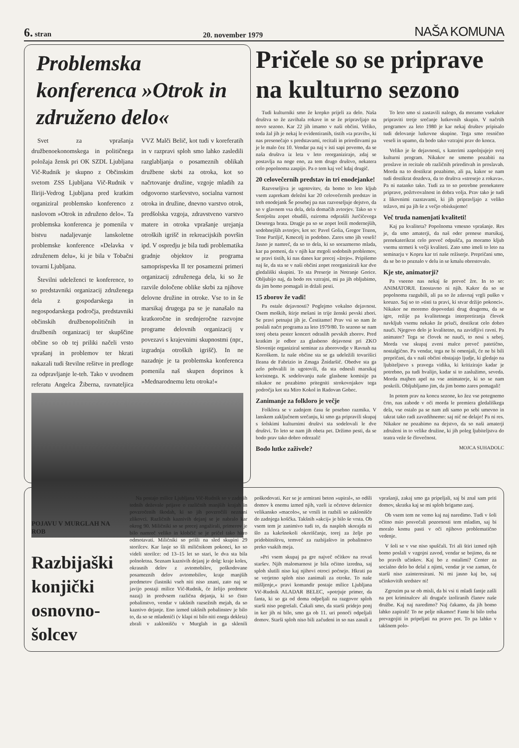6. stran 20. november 1979 NAŠA KOMUNA
Problemska konferenca »Otrok in združeno delo«
Svet za vprašanja družbenoekonomskega in političnega položaja žensk pri OK SZDL Ljubljana Vič-Rudnik je skupno z Občinskim svetom ZSS Ljubljana Vič-Rudnik v Iliriji-Vedrog Ljubljana pred kratkim organiziral problemsko konferenco z naslovom »Otrok in združeno delo«. Ta problemska konferenca je pomenila v bistvu nadaljevanje lanskoletne problemske konference »Delavka v združenem delu«, ki je bila v Tobačni tovarni Ljubljana.
Številni udeleženci te konference, to so predstavniki organizacij združenega dela z gospodarskega in negospodarskega področja, predstavniki občinskih družbenopolitičnih in družbenih organizacij ter skupščine občine so ob tej priliki načeli vrsto vprašanj in problemov ter hkrati nakazali tudi številne rešitve in predloge za odpravljanje le-teh. Tako v uvodnem referatu Angelca Žiberna, ravnateljica VVZ Malči Belič, kot tudi v koreferatih in v razpravi sploh smo lahko zasledili razglabljanja o posameznih oblikah družbene skrbi za otroka, kot so načrtovanje družine, vzgoje mladih za odgovorno starševstvo, socialna varnost otroka in družine, dnevno varstvo otrok, predšolska vzgoja, zdravstveno varstvo matere in otroka vprašanje urejanja otroških igrišč in rekreacijskih površin ipd. V ospredju je bila tudi problematika gradnje objektov iz programa samoprispevka II ter posamezni primeri organizacij združenega dela, ki so že razvile določene oblike skrbi za njihove delovne družine in otroke. Vse to in še marsikaj drugega pa se je nanašalo na kratkoročne in srednjeročne razvojne programe delovnih organizacij v povezavi s krajevnimi skupnostmi (npr., izgradnja otroških igrišč). In ne nazadnje je ta problemska konferenca pomenila naš skupen doprinos k »Mednarodnemu letu otroka!«
Pričele so se priprave na kulturno sezono
Tudi kulturniki smo že krepko prijeli za delo. Naša društva so že zavihala rokave in se že pripravljajo na novo sezono. Kar 22 jih imamo v naši občini. Veliko, toda žal jih je nekaj le evidentiranih, tistih »ta pravih«, ki nas presenečajo s predstavami, recitali in prireditvami pa je le malo čez 10. Vendar pa naj v isti sapi povemo, da se naša društva iz leta v leto reorganizirajo, zdaj se postavlja na noge eno, za tem drugo društvo, nekatera celo popolnoma zaspijo. Pa o tem kaj več kdaj drugič.
20 celovečernih predstav in tri enodejanke!
Razveseljiva je ugotovitev, da bomo to leto kljub vsem zaprekam deležni kar 20 celovečernih predstav in treh enodejank Še posebej pa nas razveseljuje dejstvo, da so v glavnem vsa dela, dela domačih avtorjev. Tako so v Šentjoštu zopet obudili, oziroma odprašili Jurčičevega Desetega brata. Drugje pa so se zopet lotili modernejših, sodobnejših avtorjev, kot so: Pavel Golia, Gregor Tozon, Tone Partljič, Kmecelj in podobno. Zares smo jih veseli! Jasno je namreč, da so to dela, ki so sorazmerno mlada, kar pa pomeni, da v njih kar mrgoli sodobnih problemov, se pravi tistih, ki nas danes kar precej »žrejo«. Pripišemo naj še, da sta se v naši občini zopet reorganizirali kar dve gledališki skupini. To sta Preserje in Notranje Gorice. Obljubijo naj, da bodo res vztrajni, mi pa jih obljubimo, da jim bomo pomagali in držali pesti.
15 zborov že vadi!
Pa ostale dejavnosti? Poglejmo vokalno dejavnost. Osem moških, štirje mešani in trije ženski pevski zbori. Se pravi petnajst jih je. Čestitamo! Prav vsi so nam že poslali načrt programa za leto 1979/80. To sezono se nam torej obeta pester koncert odraslih pevskih zborov. Pred kratkim je odbor za glasbeno dejavnost pri ZKO Slovenije organiziral seminar za zborovodje v Ravnah na Koroškem. Iz naše občine sta se ga udeležili tovarišici Ileana de Fabrizio in Zmaga Žnidaršič. Obedve sta ga zelo pohvalili in ugotovili, da sta odnesli marsikaj koristnega. K sodelovanju naše glasbene komisije pa nikakor ne pozabimo pritegniti strokovnjakov tega področja kot sta Miro Kokol in Radovan Gobec.
Zanimanje za folkloro je večje
Folklora se v zadnjem času še posebno razmika. V lanskem zaključnem srečanju, ki smo ga pripravili skupaj s šolskimi kulturnimi društvi sta sodelovali le dve društvi. To leto se nam jih obeta pet. Držimo pesti, da se bodo prav tako dobro odrezali!
Bodo lutke zaživele?
To leto smo si zastavili nalogo, da moramo vsekakor pripraviti tretje srečanje lutkovnih skupin. V načrtih programov za leto 1980 je kar nekaj društev pripisalo tudi delovanje lutkovne skupine. Tega smo resnično veseli in upamo, da bodo tako vztrajni prav do konca.
Veliko je še dejavnosti, s katerimi zapolnjujejo svoj kulturni program. Nikakor ne smemo pozabiti na proslave in recitale ob različnih prireditvah in proslavah. Morda na to dostikrat pozabimo, ali pa, kakor se nam tudi dostikrat dozdeva, da to društva »stresejo z rokava«. Pa ni natanko tako. Tudi za to so potrebne prenekatere priprave, požrtvovalnost in dobra volja. Prav tako je tudi z likovnimi razstavami, ki jih pripravljajo z veliko težavo, mi pa jih še z večjo obiskujemo!
Več truda namenjati kvaliteti!
Kaj pa kvaliteta? Popolnoma vmesno vprašanje. Res je, da smo amaterji, da naš oder prenese marsikaj, prenekaterikrat celo preveč odpušča, pa moramo kljub vsemu strmeti k večji kvaliteti. Zato smo imeli to leto na seminarju v Kopru kar tri naše režiserje. Prepričani smo, da se bo to poznalo v delu in se kmalu obrestovalo.
Kje ste, animatorji?
Pa vseeno nas nekaj še preveč žre. In to so: ANIMATORJI. Enostavno ni njih. Kakor da so se popolnoma razgubili, ali pa so že zdavnaj vrgli puško v koruzo. Saj so to »tisti ta pravi, ki stvar držijo pokonci«. Nikakor ne moremo dopovedati drug drugemu, da se igre, režije pa kvalitetnega interpretiranja človek navkljub vsemu nekako že priuči, dostikrat celo dobro nauči. Njegovo delo je kvalitetno, na zavidljivi ravni. Pa animator? Tega se človek ne nauči, to nosi s seboj. Morda vse skupaj zveni malce preveč patetično, nostalgično. Pa vendar, tega ne bi omenjali, če ne bi bili prepričani, da v naši občini obstajajo ljudje, ki gledajo na ljubiteljstvo s pravega vidika, ki kritizirajo kadar je potrebno, pa tudi hvalijo, kadar si to zaslužimo, seveda. Morda majhen apel na vse animatorje, ki so se nam poskrili. Obljubljamo jim, da jim bomo zares pomagali!
In potem prav na koncu sezone, ko žez vse potegnemo črto, nas zabode v oči morda le premiera gledališkega dela, vse ostalo pa se nam zdi samo po sebi umevno in takrat tako radi zavzdihnemo: saj nič ne delajo! Pa ni res. Nikakor ne pozabimo na dejstvo, da so naši amaterji združeni in to velike družine, ki jih poleg ljubiteljstva do teatra veže še človečnost.
MOJCA SUHADOLC
POJAVU V MURGLAH NA ROB
Razbijaški konjički osnovno-šolcev
Na postajo milice Ljubljana Vič-Rudnik so v zadnjih tednih deževale prijave o različnih manjših krajah in povzročenih škodah, ki so jih povzročili neznani zlikovci. Različnih kaznivih dejanj se je nabralo kar okrog 90. Miličniki so se precej angažirali, primerov je bilo namreč veliko in klobčič se je pričel tako hitro odmotavati. Miličniki so prišli na sled skupini 29 storilcev. Kar lasje so šli miličnikom pokonci, ko so videli storilce: od 13–15 let so stari, le dva sta bila polnoletna. Seznam kaznivih dejanj je dolg: kraje koles, okrasnih delov z avtomobilov, poškodovane posameznih delov avtomobilov, kraje manjših predmetov (lastniki vseh niti niso znani, zato naj se javijo postaji milice Vič-Rudnik, če želijo predmete nazaj) in predvsem različna dejanja, ki so čisto pobalinstvo, vendar v takšnih razsežnih mejah, da so kaznivo dejanje. Eno izmed takšnih pobalinstev je bilo to, da so se mladeniči (v klapi ni bilo niti enega dekleta) zbrali v zaklonišču v Murglah in ga sklenili poškodovati. Ker se je armirani beton »upiral«, so odšli domov k enemu izmed njih, vzeli iz očetove delavnice velikansko »macolo«, se vrnili in razbili so zaklonišče do zadnjega koščka. Takšnih »akcij« je bilo še vrsta. Ob vsem tem je zanimivo tudi to, da nasploh skorajda ni šlo za kakršnokoli okoriščanje, torej za želje po pridobitništvu, temveč za razbijaštvo in pobalinstvo preko vsakih meja.
»Pri vsem skupaj pa gre največ očitkov na rovaš staršev. Njih malomarnost je bila očitno izredna, saj sploh slutili niso kaj njihovi otroci počnejo. Hkrati pa se verjetno sploh niso zanimali za otroke. To naše mišljenje,« pravi komandir postaje milice Ljubljana Vič-Rudnik ALADAR BELEC, »potrjuje primer, da fanta, ki so ga od doma odpeljali na razgovor sploh starši niso pogrešali. Čakali smo, da starši pridejo ponj in ker jih ni bilo, smo ga ob 11. uri ponoči odpeljali domov. Starši sploh niso bili začudeni in so nas zasuli z vprašanji, zakaj smo ga pripeljali, saj bi znal sam priti domov, skratka kaj se mi sploh brigamo zanj.
Ob vsem tem ne vemo kaj naj naredimo. Tudi v šoli očitno nsio posvečali pozornosti tem mladim, saj bi moralo komu pasti v oči njihovo problematično vedenje.
V šoli se v vse niso spuščali. Tri ali štiri izmed njih bomo poslali v vzgojni zavod, vendar se bojimo, da ne bo pravih učinkov. Kaj bo z ostalimi? Center za socialno delo bo delal z njimi, vendar je vse zaman, če starši niso zainteresirani. Ni mi jasno kaj bo, saj učinkovitih sredstev ni!
Zgrozim pa se ob misli, da bi vsi ti mladi fantje zašli na pot kriminalcev ali drugače izoliranih članov naše družbe. Kaj naj naredimo? Naj čakamo, da jih bomo lahko zapirali! To ne pelje nikamor! Fante bi bilo treba prevzgojiti in pripeljati na pravo pot. To pa lahko v takšnem polo-